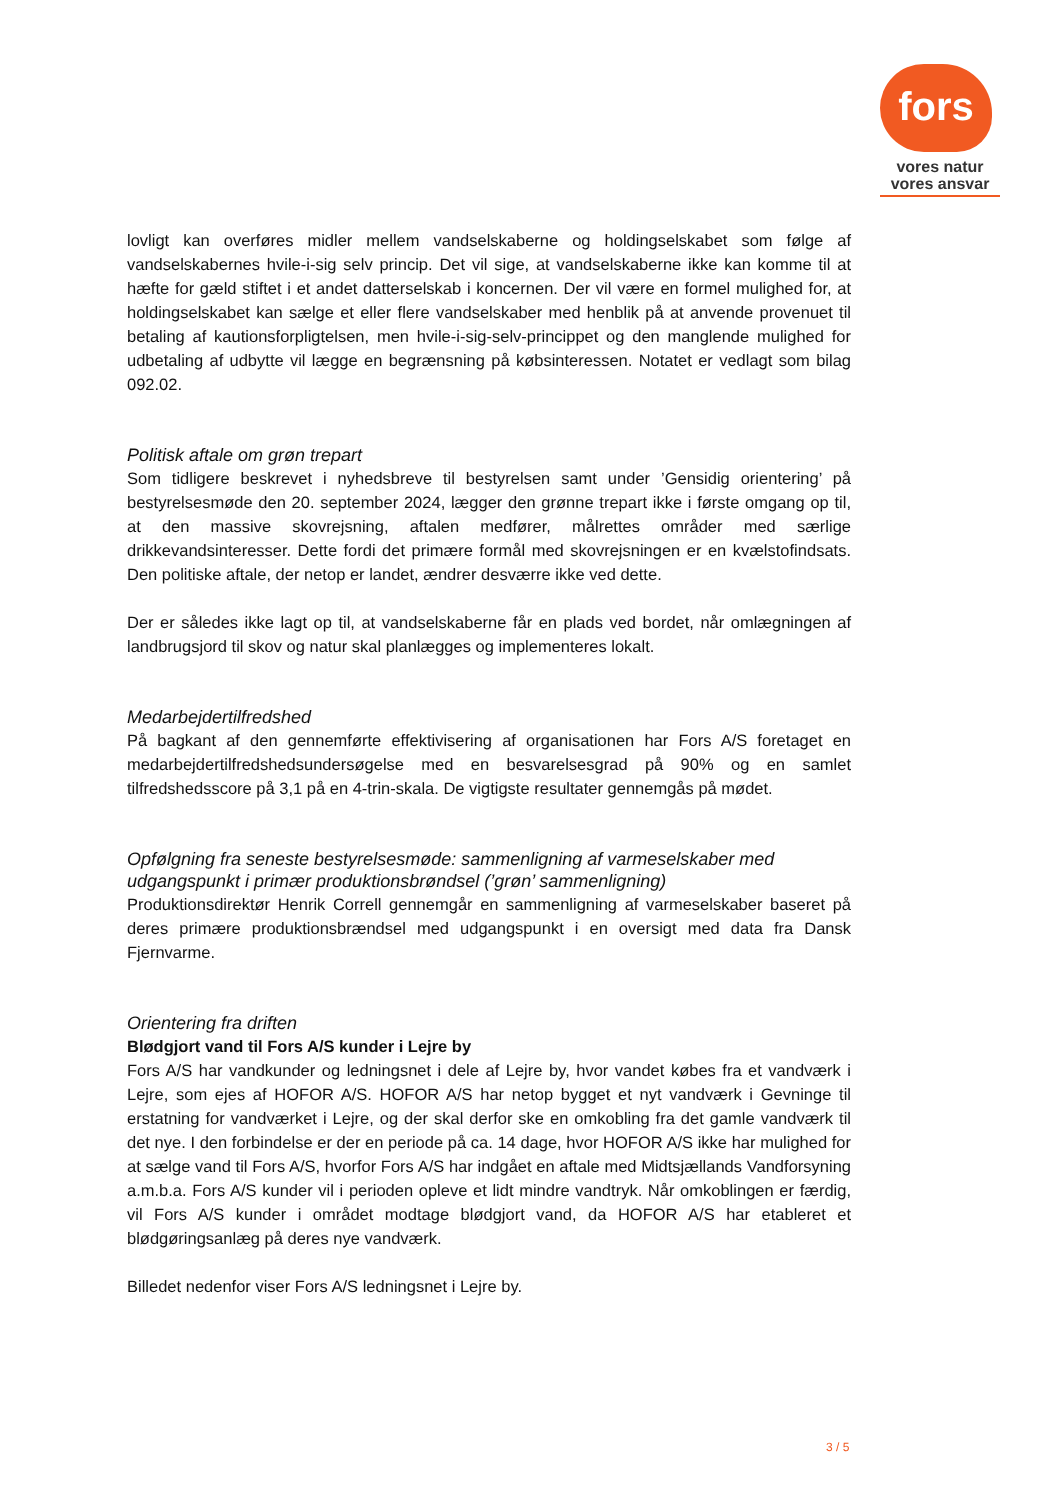fors
vores natur
vores ansvar
lovligt kan overføres midler mellem vandselskaberne og holdingselskabet som følge af vandselskabernes hvile-i-sig selv princip. Det vil sige, at vandselskaberne ikke kan komme til at hæfte for gæld stiftet i et andet datterselskab i koncernen. Der vil være en formel mulighed for, at holdingselskabet kan sælge et eller flere vandselskaber med henblik på at anvende provenuet til betaling af kautionsforpligtelsen, men hvile-i-sig-selv-princippet og den manglende mulighed for udbetaling af udbytte vil lægge en begrænsning på købsinteressen. Notatet er vedlagt som bilag 092.02.
Politisk aftale om grøn trepart
Som tidligere beskrevet i nyhedsbreve til bestyrelsen samt under ’Gensidig orientering’ på bestyrelsesmøde den 20. september 2024, lægger den grønne trepart ikke i første omgang op til, at den massive skovrejsning, aftalen medfører, målrettes områder med særlige drikkevandsinteresser. Dette fordi det primære formål med skovrejsningen er en kvælstofindsats. Den politiske aftale, der netop er landet, ændrer desværre ikke ved dette.
Der er således ikke lagt op til, at vandselskaberne får en plads ved bordet, når omlægningen af landbrugsjord til skov og natur skal planlægges og implementeres lokalt.
Medarbejdertilfredshed
På bagkant af den gennemførte effektivisering af organisationen har Fors A/S foretaget en medarbejdertilfredshedsundersøgelse med en besvarelsesgrad på 90% og en samlet tilfredshedsscore på 3,1 på en 4-trin-skala. De vigtigste resultater gennemgås på mødet.
Opfølgning fra seneste bestyrelsesmøde: sammenligning af varmeselskaber med udgangspunkt i primær produktionsbrøndsel (’grøn’ sammenligning)
Produktionsdirektør Henrik Correll gennemgår en sammenligning af varmeselskaber baseret på deres primære produktionsbrændsel med udgangspunkt i en oversigt med data fra Dansk Fjernvarme.
Orientering fra driften
Blødgjort vand til Fors A/S kunder i Lejre by
Fors A/S har vandkunder og ledningsnet i dele af Lejre by, hvor vandet købes fra et vandværk i Lejre, som ejes af HOFOR A/S. HOFOR A/S har netop bygget et nyt vandværk i Gevninge til erstatning for vandværket i Lejre, og der skal derfor ske en omkobling fra det gamle vandværk til det nye. I den forbindelse er der en periode på ca. 14 dage, hvor HOFOR A/S ikke har mulighed for at sælge vand til Fors A/S, hvorfor Fors A/S har indgået en aftale med Midtsjællands Vandforsyning a.m.b.a. Fors A/S kunder vil i perioden opleve et lidt mindre vandtryk. Når omkoblingen er færdig, vil Fors A/S kunder i området modtage blødgjort vand, da HOFOR A/S har etableret et blødgøringsanlæg på deres nye vandværk.
Billedet nedenfor viser Fors A/S ledningsnet i Lejre by.
3 / 5